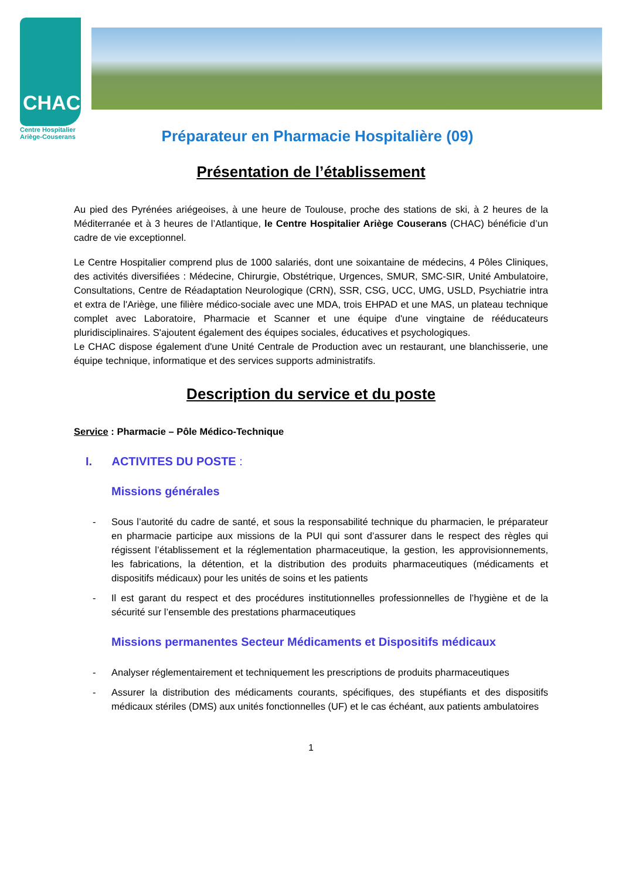CHAC
Centre Hospitalier
Ariège-Couserans
Préparateur en Pharmacie Hospitalière (09)
Présentation de l’établissement
Au pied des Pyrénées ariégeoises, à une heure de Toulouse, proche des stations de ski, à 2 heures de la Méditerranée et à 3 heures de l’Atlantique, le Centre Hospitalier Ariège Couserans (CHAC) bénéficie d’un cadre de vie exceptionnel.
Le Centre Hospitalier comprend plus de 1000 salariés, dont une soixantaine de médecins, 4 Pôles Cliniques, des activités diversifiées : Médecine, Chirurgie, Obstétrique, Urgences, SMUR, SMC-SIR, Unité Ambulatoire, Consultations, Centre de Réadaptation Neurologique (CRN), SSR, CSG, UCC, UMG, USLD, Psychiatrie intra et extra de l'Ariège, une filière médico-sociale avec une MDA, trois EHPAD et une MAS, un plateau technique complet avec Laboratoire, Pharmacie et Scanner et une équipe d'une vingtaine de rééducateurs pluridisciplinaires. S'ajoutent également des équipes sociales, éducatives et psychologiques.
Le CHAC dispose également d'une Unité Centrale de Production avec un restaurant, une blanchisserie, une équipe technique, informatique et des services supports administratifs.
Description du service et du poste
Service : Pharmacie – Pôle Médico-Technique
I. ACTIVITES DU POSTE :
Missions générales
- Sous l’autorité du cadre de santé, et sous la responsabilité technique du pharmacien, le préparateur en pharmacie participe aux missions de la PUI qui sont d’assurer dans le respect des règles qui régissent l’établissement et la réglementation pharmaceutique, la gestion, les approvisionnements, les fabrications, la détention, et la distribution des produits pharmaceutiques (médicaments et dispositifs médicaux) pour les unités de soins et les patients
- Il est garant du respect et des procédures institutionnelles professionnelles de l’hygiène et de la sécurité sur l’ensemble des prestations pharmaceutiques
Missions permanentes Secteur Médicaments et Dispositifs médicaux
- Analyser réglementairement et techniquement les prescriptions de produits pharmaceutiques
- Assurer la distribution des médicaments courants, spécifiques, des stupéfiants et des dispositifs médicaux stériles (DMS) aux unités fonctionnelles (UF) et le cas échéant, aux patients ambulatoires
1